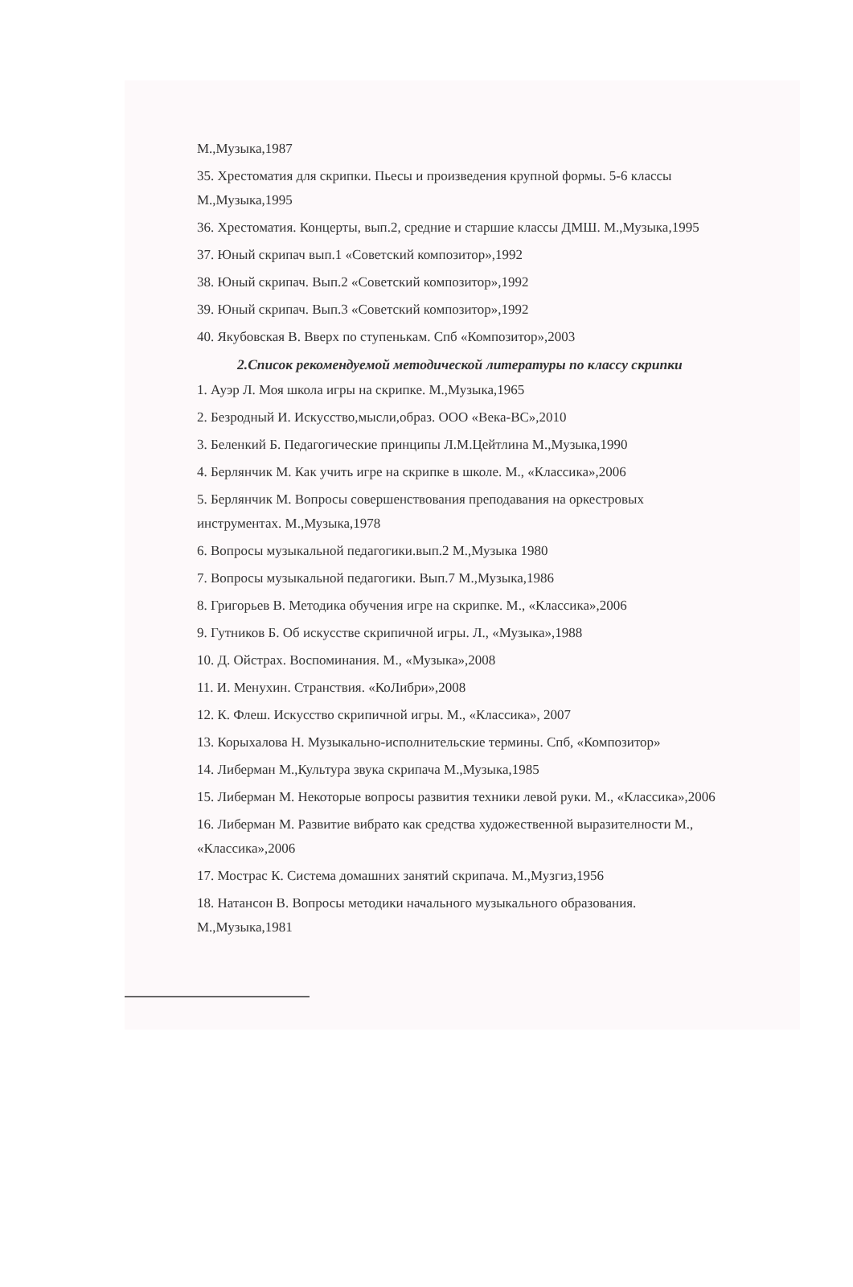М.,Музыка,1987
35. Хрестоматия для скрипки. Пьесы и произведения крупной формы. 5-6 классы М.,Музыка,1995
36. Хрестоматия. Концерты, вып.2, средние и старшие классы ДМШ. М.,Музыка,1995
37. Юный скрипач вып.1 «Советский композитор»,1992
38. Юный скрипач. Вып.2 «Советский композитор»,1992
39. Юный скрипач. Вып.3 «Советский композитор»,1992
40. Якубовская В. Вверх по ступенькам. Спб «Композитор»,2003
2.Список рекомендуемой методической литературы по классу скрипки
1. Ауэр Л. Моя школа игры на скрипке. М.,Музыка,1965
2. Безродный И. Искусство,мысли,образ. ООО «Века-ВС»,2010
3. Беленкий Б. Педагогические принципы Л.М.Цейтлина М.,Музыка,1990
4. Берлянчик М. Как учить игре на скрипке в школе. М., «Классика»,2006
5. Берлянчик М. Вопросы совершенствования преподавания на оркестровых инструментах. М.,Музыка,1978
6. Вопросы музыкальной педагогики.вып.2 М.,Музыка 1980
7. Вопросы музыкальной педагогики. Вып.7 М.,Музыка,1986
8. Григорьев В. Методика обучения игре на скрипке. М., «Классика»,2006
9. Гутников Б. Об искусстве скрипичной игры. Л., «Музыка»,1988
10. Д. Ойстрах. Воспоминания. М., «Музыка»,2008
11. И. Менухин. Странствия. «КоЛибри»,2008
12. К. Флеш. Искусство скрипичной игры. М., «Классика», 2007
13. Корыхалова Н. Музыкально-исполнительские термины. Спб, «Композитор»
14. Либерман М.,Культура звука скрипача М.,Музыка,1985
15. Либерман М. Некоторые вопросы развития техники левой руки. М., «Классика»,2006
16. Либерман М. Развитие вибрато как средства художественной выразителности М., «Классика»,2006
17. Мострас К. Система домашних занятий скрипача. М.,Музгиз,1956
18. Натансон В. Вопросы методики начального музыкального образования. М.,Музыка,1981